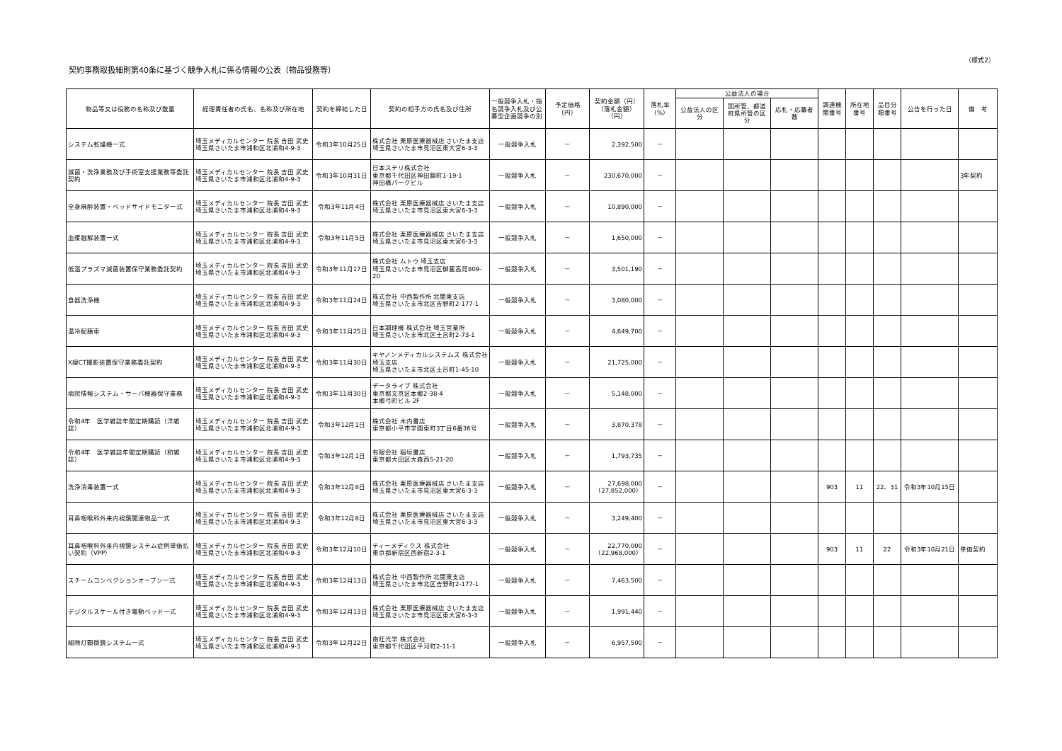（様式2）
契約事務取扱細則第40条に基づく競争入札に係る情報の公表（物品役務等）
| 物品等又は役務の名称及び数量 | 経理責任者の氏名、名称及び所在地 | 契約を締結した日 | 契約の相手方の氏名及び住所 | 一般競争入札・指名競争入札及び公募型企画競争の別 | 予定価格（円） | 契約金額（円）（落札金額）（円） | 落札率（%） | 公益法人の場合 | | | 調達機関番号 | 所在地番号 | 品目分類番号 | 公告を行った日 | 備 考 |
| --- | --- | --- | --- | --- | --- | --- | --- | --- | --- | --- | --- | --- | --- | --- | --- |
| | | | | | | | | 公益法人の区分 | 国所管、都道府県所管の区分 | 応札・応募者数 | | | | | |
| システム乾燥機一式 | 埼玉メディカルセンター 院長 吉田 武史 埼玉県さいたま市浦和区北浦和4-9-3 | 令和3年10月25日 | 株式会社 栗原医療器械店 さいたま支店 埼玉県さいたま市見沼区東大宮6-3-3 | 一般競争入札 | － | 2,392,500 | － | | | | | | | | |
| 滅菌・洗浄業務及び手術室支援業務等委託契約 | 埼玉メディカルセンター 院長 吉田 武史 埼玉県さいたま市浦和区北浦和4-9-3 | 令和3年10月31日 | 日本ステリ株式会社 東京都千代田区神田錦町1-19-1 神田橋パークビル | 一般競争入札 | － | 230,670,000 | － | | | | | | | | 3年契約 |
| 全身麻酔装置・ベッドサイドモニター式 | 埼玉メディカルセンター 院長 吉田 武史 埼玉県さいたま市浦和区北浦和4-9-3 | 令和3年11月4日 | 株式会社 栗原医療器械店 さいたま支店 埼玉県さいたま市見沼区東大宮6-3-3 | 一般競争入札 | － | 10,890,000 | － | | | | | | | | |
| 血漿融解装置一式 | 埼玉メディカルセンター 院長 吉田 武史 埼玉県さいたま市浦和区北浦和4-9-3 | 令和3年11月5日 | 株式会社 栗原医療器械店 さいたま支店 埼玉県さいたま市見沼区東大宮6-3-3 | 一般競争入札 | － | 1,650,000 | － | | | | | | | | |
| 低温プラズマ滅菌装置保守業務委託契約 | 埼玉メディカルセンター 院長 吉田 武史 埼玉県さいたま市浦和区北浦和4-9-3 | 令和3年11月17日 | 株式会社 ムトウ 埼玉支店 埼玉県さいたま市見沼区御蔵高見809-20 | 一般競争入札 | － | 3,501,190 | － | | | | | | | | |
| 食器洗浄機 | 埼玉メディカルセンター 院長 吉田 武史 埼玉県さいたま市浦和区北浦和4-9-3 | 令和3年11月24日 | 株式会社 中西製作所 北関東支店 埼玉県さいたま市北区吉野町2-177-1 | 一般競争入札 | － | 3,080,000 | － | | | | | | | | |
| 温冷配膳車 | 埼玉メディカルセンター 院長 吉田 武史 埼玉県さいたま市浦和区北浦和4-9-3 | 令和3年11月25日 | 日本調理機 株式会社 埼玉営業所 埼玉県さいたま市北区土呂町2-73-1 | 一般競争入札 | － | 4,649,700 | － | | | | | | | | |
| X線CT撮影装置保守業務委託契約 | 埼玉メディカルセンター 院長 吉田 武史 埼玉県さいたま市浦和区北浦和4-9-3 | 令和3年11月30日 | キヤノンメディカルシステムズ 株式会社 埼玉支店 埼玉県さいたま市北区土呂町1-45-10 | 一般競争入札 | － | 21,725,000 | － | | | | | | | | |
| 病院情報システム・サーバ機器保守業務 | 埼玉メディカルセンター 院長 吉田 武史 埼玉県さいたま市浦和区北浦和4-9-3 | 令和3年11月30日 | データライブ 株式会社 東京都文京区本郷2-38-4 本郷弓町ビル 2F | 一般競争入札 | － | 5,148,000 | － | | | | | | | | |
| 令和4年 医学雑誌年間定期購読（洋雑誌） | 埼玉メディカルセンター 院長 吉田 武史 埼玉県さいたま市浦和区北浦和4-9-3 | 令和3年12月1日 | 株式会社 木内書店 東京都小平市学園東町3丁目6番36号 | 一般競争入札 | － | 3,870,378 | － | | | | | | | | |
| 令和4年 医学雑誌年間定期購読（和雑誌） | 埼玉メディカルセンター 院長 吉田 武史 埼玉県さいたま市浦和区北浦和4-9-3 | 令和3年12月1日 | 有限会社 稲垣書店 東京都大田区大森西5-21-20 | 一般競争入札 | － | 1,793,735 | － | | | | | | | | |
| 洗浄消毒装置一式 | 埼玉メディカルセンター 院長 吉田 武史 埼玉県さいたま市浦和区北浦和4-9-3 | 令和3年12月8日 | 株式会社 栗原医療器械店 さいたま支店 埼玉県さいたま市見沼区東大宮6-3-3 | 一般競争入札 | － | 27,698,000 （27,852,000） | － | | | | 903 | 11 | 22、31 | 令和3年10月15日 | |
| 耳鼻咽喉科外来内視鏡関連物品一式 | 埼玉メディカルセンター 院長 吉田 武史 埼玉県さいたま市浦和区北浦和4-9-3 | 令和3年12月8日 | 株式会社 栗原医療器械店 さいたま支店 埼玉県さいたま市見沼区東大宮6-3-3 | 一般競争入札 | － | 3,249,400 | － | | | | | | | | |
| 耳鼻咽喉科外来内視鏡システム症例単価払い契約（VPP） | 埼玉メディカルセンター 院長 吉田 武史 埼玉県さいたま市浦和区北浦和4-9-3 | 令和3年12月10日 | ティーメディクス 株式会社 東京都新宿区西新宿2-3-1 | 一般競争入札 | － | 22,770,000 （22,968,000） | － | | | | 903 | 11 | 22 | 令和3年10月21日 | 単価契約 |
| スチームコンベクションオーブン一式 | 埼玉メディカルセンター 院長 吉田 武史 埼玉県さいたま市浦和区北浦和4-9-3 | 令和3年12月13日 | 株式会社 中西製作所 北関東支店 埼玉県さいたま市北区吉野町2-177-1 | 一般競争入札 | － | 7,463,500 | － | | | | | | | | |
| デジタルスケール付き電動ベッド一式 | 埼玉メディカルセンター 院長 吉田 武史 埼玉県さいたま市浦和区北浦和4-9-3 | 令和3年12月13日 | 株式会社 栗原医療器械店 さいたま支店 埼玉県さいたま市見沼区東大宮6-3-3 | 一般競争入札 | － | 1,991,440 | － | | | | | | | | |
| 細隙灯顕微鏡システム一式 | 埼玉メディカルセンター 院長 吉田 武史 埼玉県さいたま市浦和区北浦和4-9-3 | 令和3年12月22日 | 南旺光学 株式会社 東京都千代田区平河町2-11-1 | 一般競争入札 | － | 6,957,500 | － | | | | | | | | |